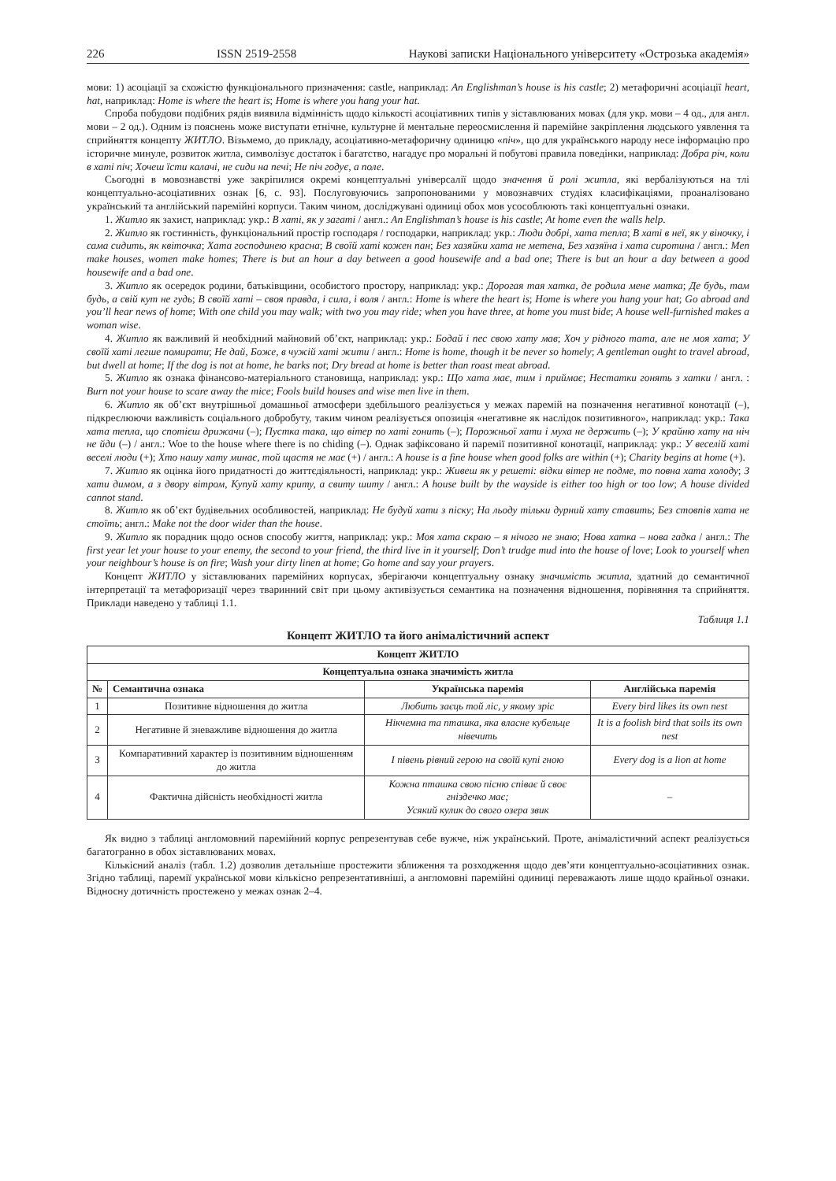226 ISSN 2519-2558 Наукові записки Національного університету «Острозька академія»
мови: 1) асоціації за схожістю функціонального призначення: castle, наприклад: An Englishman’s house is his castle; 2) метафоричні асоціації heart, hat, наприклад: Home is where the heart is; Home is where you hang your hat.
Спроба побудови подібних рядів виявила відмінність щодо кількості асоціативних типів у зіставлюваних мовах (для укр. мови – 4 од., для англ. мови – 2 од.). Одним із пояснень може виступати етнічне, культурне й ментальне переосмислення й паремійне закріплення людського уявлення та сприйняття концепту ЖИТЛО. Візьмемо, до прикладу, асоціативно-метафоричну одиницю «піч», що для українського народу несе інформацію про історичне минуле, розвиток житла, символізує достаток і багатство, нагадує про моральні й побутові правила поведінки, наприклад: Добра річ, коли в хаті піч; Хочеш їсти калачі, не сиди на печі; Не піч годує, а поле.
Сьогодні в мовознавстві уже закріпилися окремі концептуальні універсалії щодо значення й ролі житла, які вербалізуються на тлі концептуально-асоціативних ознак [6, с. 93]. Послуговуючись запропонованими у мовознавчих студіях класифікаціями, проаналізовано український та англійський паремійні корпуси. Таким чином, досліджувані одиниці обох мов усособлюють такі концептуальні ознаки.
1. Житло як захист, наприклад: укр.: В хаті, як у загаті / англ.: An Englishman’s house is his castle; At home even the walls help.
2. Житло як гостинність, функціональний простір господаря / господарки, наприклад: укр.: Люди добрі, хата тепла; В хаті в неї, як у віночку, і сама сидить, як квіточка; Хата господинею красна; В своїй хаті кожен пан; Без хазяйки хата не метена, Без хазяїна і хата сиротина / англ.: Men make houses, women make homes; There is but an hour a day between a good housewife and a bad one; There is but an hour a day between a good housewife and a bad one.
3. Житло як осередок родини, батьківщини, особистого простору, наприклад: укр.: Дорогая тая хатка, де родила мене матка; Де будь, там будь, а свій кут не гудь; В своїй хаті – своя правда, і сила, і воля / англ.: Home is where the heart is; Home is where you hang your hat; Go abroad and you’ll hear news of home; With one child you may walk; with two you may ride; when you have three, at home you must bide; A house well-furnished makes a woman wise.
4. Житло як важливий й необхідний майновий об’єкт, наприклад: укр.: Бодай і пес свою хату мав; Хоч у рідного тата, але не моя хата; У своїй хаті легше помирати; Не дай, Боже, в чужій хаті жити / англ.: Home is home, though it be never so homely; A gentleman ought to travel abroad, but dwell at home; If the dog is not at home, he barks not; Dry bread at home is better than roast meat abroad.
5. Житло як ознака фінансово-матеріального становища, наприклад: укр.: Що хата має, тим і приймає; Нестатки гонять з хатки / англ. : Burn not your house to scare away the mice; Fools build houses and wise men live in them.
6. Житло як об’єкт внутрішньої домашньої атмосфери здебільшого реалізується у межах паремій на позначення негативної конотації (–), підкреслюючи важливість соціального добробуту, таким чином реалізується опозиція «негативне як наслідок позитивного», наприклад: укр.: Така хата тепла, що спотієш дрижачи (–); Пустка така, що вітер по хаті гонить (–); Порожньої хати і муха не держить (–); У крайню хату на ніч не йди (–) / англ.: Woe to the house where there is no chiding (–). Однак зафіксовано й паремії позитивної конотації, наприклад: укр.: У веселій хаті веселі люди (+); Хто нашу хату минає, той щастя не має (+) / англ.: A house is a fine house when good folks are within (+); Charity begins at home (+).
7. Житло як оцінка його придатності до життєдіяльності, наприклад: укр.: Живеш як у решеті: відки вітер не подме, то повна хата холоду; З хати димом, а з двору вітром, Купуй хату криту, а свиту шиту / англ.: A house built by the wayside is either too high or too low; A house divided cannot stand.
8. Житло як об’єкт будівельних особливостей, наприклад: Не будуй хати з піску; На льоду тільки дурний хату ставить; Без стовпів хата не стоїть; англ.: Make not the door wider than the house.
9. Житло як порадник щодо основ способу життя, наприклад: укр.: Моя хата скраю – я нічого не знаю; Нова хатка – нова гадка / англ.: The first year let your house to your enemy, the second to your friend, the third live in it yourself; Don’t trudge mud into the house of love; Look to yourself when your neighbour’s house is on fire; Wash your dirty linen at home; Go home and say your prayers.
Концепт ЖИТЛО у зіставлюваних паремійних корпусах, зберігаючи концептуальну ознаку значимість житла, здатний до семантичної інтерпретації та метафоризації через тваринний світ при цьому активізується семантика на позначення відношення, порівняння та сприйняття. Приклади наведено у таблиці 1.1.
Таблиця 1.1
Концепт ЖИТЛО та його анімалістичний аспект
| Концепт ЖИТЛО | | | |
| --- | --- | --- | --- |
| Концептуальна ознака значимість житла | | | |
| № | Семантична ознака | Українська паремія | Англійська паремія |
| 1 | Позитивне відношення до житла | Любить заєць той ліс, у якому зріс | Every bird likes its own nest |
| 2 | Негативне й зневажливе відношення до житла | Нікчемна та пташка, яка власне кубельце нівечить | It is a foolish bird that soils its own nest |
| 3 | Компаративний характер із позитивним відношенням до житла | І півень рівний герою на своїй купі гною | Every dog is a lion at home |
| 4 | Фактична дійсність необхідності житла | Кожна пташка свою пісню співає й своє гніздечко має; Усякий кулик до свого озера звик | – |
Як видно з таблиці англомовний паремійний корпус репрезентував себе вужче, ніж український. Проте, анімалістичний аспект реалізується багатогранно в обох зіставлюваних мовах.
Кількісний аналіз (табл. 1.2) дозволив детальніше простежити зближення та розходження щодо дев’яти концептуально-асоціативних ознак. Згідно таблиці, паремії української мови кількісно репрезентативніші, а англомовні паремійні одиниці переважають лише щодо крайньої ознаки. Відносну дотичність простежено у межах ознак 2–4.